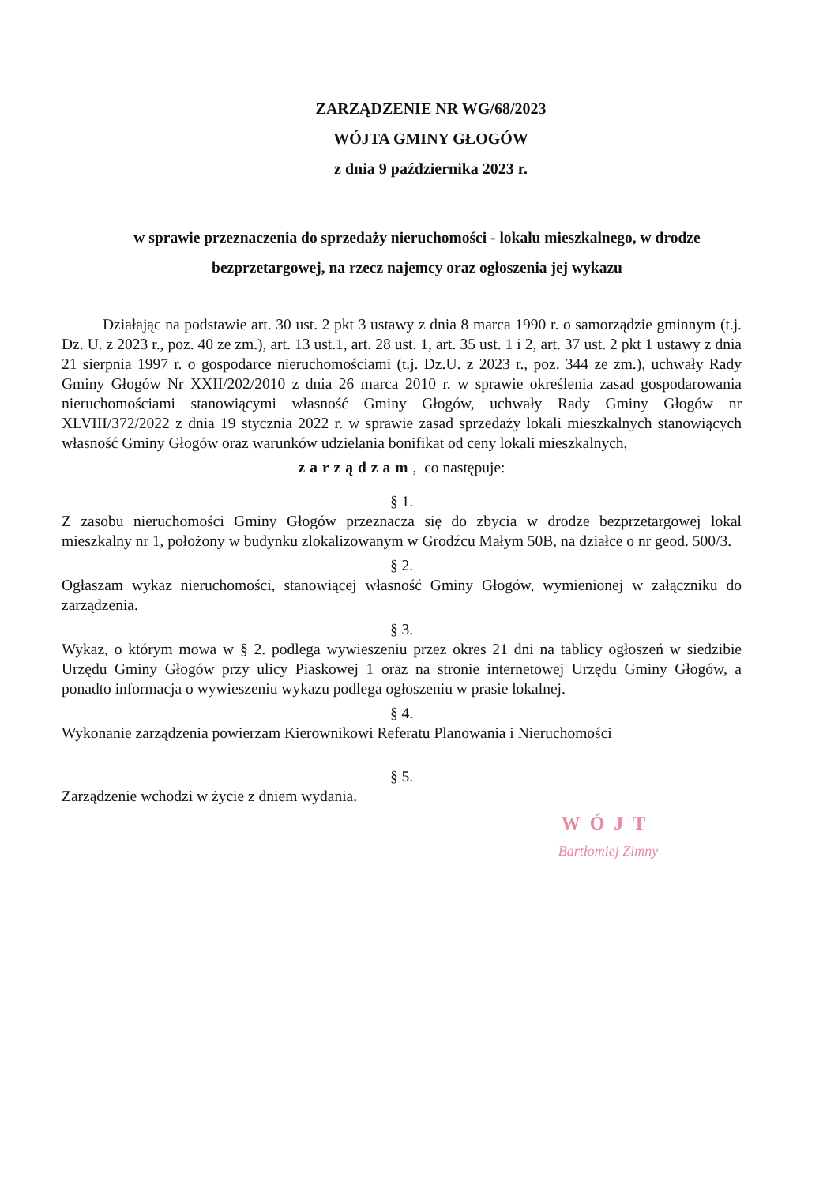ZARZĄDZENIE NR WG/68/2023
WÓJTA GMINY GŁOGÓW
z dnia 9 października 2023 r.
w sprawie przeznaczenia do sprzedaży nieruchomości - lokalu mieszkalnego, w drodze bezprzetargowej, na rzecz najemcy oraz ogłoszenia jej wykazu
Działając na podstawie art. 30 ust. 2 pkt 3 ustawy z dnia 8 marca 1990 r. o samorządzie gminnym (t.j. Dz. U. z 2023 r., poz. 40 ze zm.), art. 13 ust.1, art. 28 ust. 1, art. 35 ust. 1 i 2, art. 37 ust. 2 pkt 1 ustawy z dnia 21 sierpnia 1997 r. o gospodarce nieruchomościami (t.j. Dz.U. z 2023 r., poz. 344 ze zm.), uchwały Rady Gminy Głogów Nr XXII/202/2010 z dnia 26 marca 2010 r. w sprawie określenia zasad gospodarowania nieruchomościami stanowiącymi własność Gminy Głogów, uchwały Rady Gminy Głogów nr XLVIII/372/2022 z dnia 19 stycznia 2022 r. w sprawie zasad sprzedaży lokali mieszkalnych stanowiących własność Gminy Głogów oraz warunków udzielania bonifikat od ceny lokali mieszkalnych,
zarządzam, co następuje:
§ 1.
Z zasobu nieruchomości Gminy Głogów przeznacza się do zbycia w drodze bezprzetargowej lokal mieszkalny nr 1, położony w budynku zlokalizowanym w Grodźcu Małym 50B, na działce o nr geod. 500/3.
§ 2.
Ogłaszam wykaz nieruchomości, stanowiącej własność Gminy Głogów, wymienionej w załączniku do zarządzenia.
§ 3.
Wykaz, o którym mowa w § 2. podlega wywieszeniu przez okres 21 dni na tablicy ogłoszeń w siedzibie Urzędu Gminy Głogów przy ulicy Piaskowej 1 oraz na stronie internetowej Urzędu Gminy Głogów, a ponadto informacja o wywieszeniu wykazu podlega ogłoszeniu w prasie lokalnej.
§ 4.
Wykonanie zarządzenia powierzam Kierownikowi Referatu Planowania i Nieruchomości
§ 5.
Zarządzenie wchodzi w życie z dniem wydania.
WÓJT
Bartłomiej Zimny